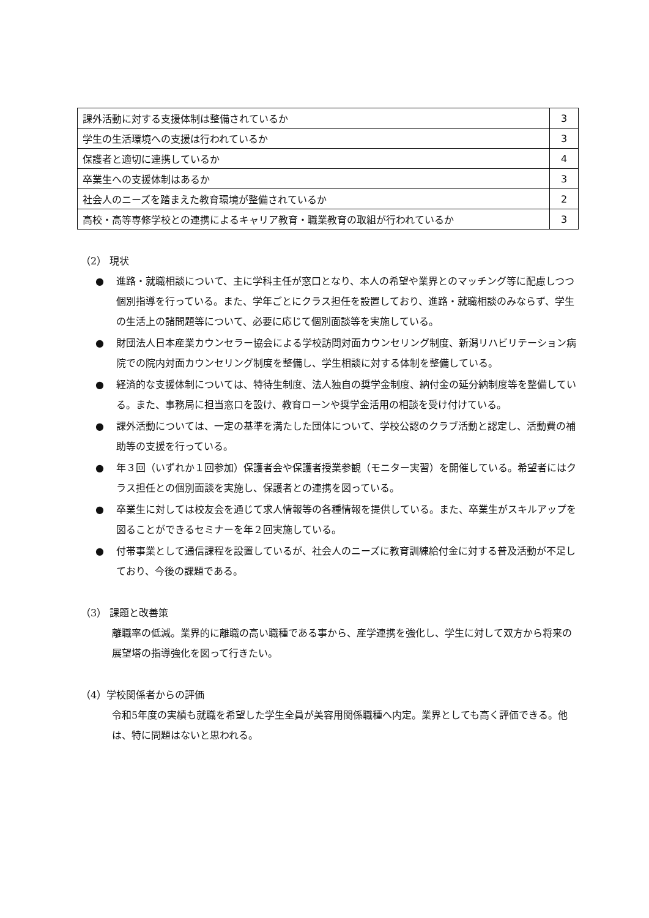| 課外活動に対する支援体制は整備されているか | 3 |
| 学生の生活環境への支援は行われているか | 3 |
| 保護者と適切に連携しているか | 4 |
| 卒業生への支援体制はあるか | 3 |
| 社会人のニーズを踏まえた教育環境が整備されているか | 2 |
| 高校・高等専修学校との連携によるキャリア教育・職業教育の取組が行われているか | 3 |
（2） 現状
● 進路・就職相談について、主に学科主任が窓口となり、本人の希望や業界とのマッチング等に配慮しつつ個別指導を行っている。また、学年ごとにクラス担任を設置しており、進路・就職相談のみならず、学生の生活上の諸問題等について、必要に応じて個別面談等を実施している。
● 財団法人日本産業カウンセラー協会による学校訪問対面カウンセリング制度、新潟リハビリテーション病院での院内対面カウンセリング制度を整備し、学生相談に対する体制を整備している。
● 経済的な支援体制については、特待生制度、法人独自の奨学金制度、納付金の延分納制度等を整備している。また、事務局に担当窓口を設け、教育ローンや奨学金活用の相談を受け付けている。
● 課外活動については、一定の基準を満たした団体について、学校公認のクラブ活動と認定し、活動費の補助等の支援を行っている。
● 年３回（いずれか１回参加）保護者会や保護者授業参観（モニター実習）を開催している。希望者にはクラス担任との個別面談を実施し、保護者との連携を図っている。
● 卒業生に対しては校友会を通じて求人情報等の各種情報を提供している。また、卒業生がスキルアップを図ることができるセミナーを年２回実施している。
● 付帯事業として通信課程を設置しているが、社会人のニーズに教育訓練給付金に対する普及活動が不足しており、今後の課題である。
（3） 課題と改善策
離職率の低減。業界的に離職の高い職種である事から、産学連携を強化し、学生に対して双方から将来の展望塔の指導強化を図って行きたい。
（4）学校関係者からの評価
令和5年度の実績も就職を希望した学生全員が美容用関係職種へ内定。業界としても高く評価できる。他は、特に問題はないと思われる。